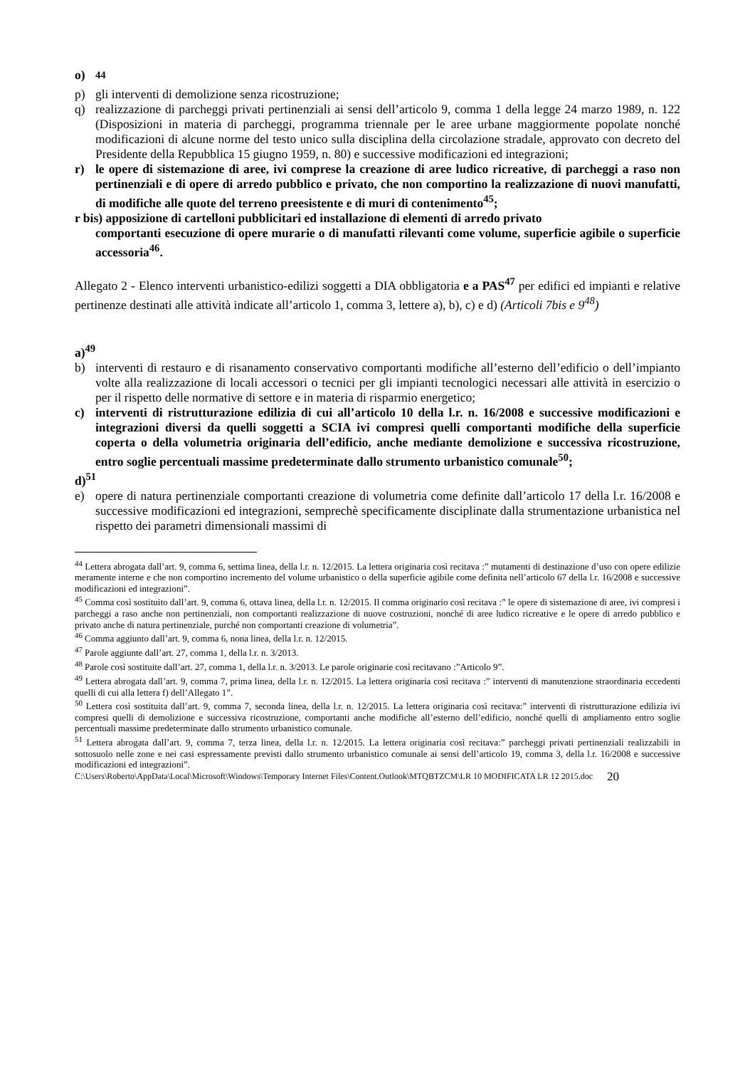o) <sup>44</sup>
p) gli interventi di demolizione senza ricostruzione;
q) realizzazione di parcheggi privati pertinenziali ai sensi dell’articolo 9, comma 1 della legge 24 marzo 1989, n. 122 (Disposizioni in materia di parcheggi, programma triennale per le aree urbane maggiormente popolate nonché modificazioni di alcune norme del testo unico sulla disciplina della circolazione stradale, approvato con decreto del Presidente della Repubblica 15 giugno 1959, n. 80) e successive modificazioni ed integrazioni;
r) le opere di sistemazione di aree, ivi comprese la creazione di aree ludico ricreative, di parcheggi a raso non pertinenziali e di opere di arredo pubblico e privato, che non comportino la realizzazione di nuovi manufatti, di modifiche alle quote del terreno preesistente e di muri di contenimento<sup>45</sup>;
r bis) apposizione di cartelloni pubblicitari ed installazione di elementi di arredo privato
comportanti esecuzione di opere murarie o di manufatti rilevanti come volume, superficie agibile o superficie accessoria<sup>46</sup>.
Allegato 2 - Elenco interventi urbanistico-edilizi soggetti a DIA obbligatoria e a PAS<sup>47</sup> per edifici ed impianti e relative pertinenze destinati alle attività indicate all’articolo 1, comma 3, lettere a), b), c) e d) (Articoli 7bis e 9<sup>48</sup>)
a)<sup>49</sup>
b) interventi di restauro e di risanamento conservativo comportanti modifiche all’esterno dell’edificio o dell’impianto volte alla realizzazione di locali accessori o tecnici per gli impianti tecnologici necessari alle attività in esercizio o per il rispetto delle normative di settore e in materia di risparmio energetico;
c) interventi di ristrutturazione edilizia di cui all’articolo 10 della l.r. n. 16/2008 e successive modificazioni e integrazioni diversi da quelli soggetti a SCIA ivi compresi quelli comportanti modifiche della superficie coperta o della volumetria originaria dell’edificio, anche mediante demolizione e successiva ricostruzione, entro soglie percentuali massime predeterminate dallo strumento urbanistico comunale<sup>50</sup>;
d)<sup>51</sup>
e) opere di natura pertinenziale comportanti creazione di volumetria come definite dall’articolo 17 della l.r. 16/2008 e successive modificazioni ed integrazioni, semprechè specificamente disciplinate dalla strumentazione urbanistica nel rispetto dei parametri dimensionali massimi di
<sup>44</sup> Lettera abrogata dall’art. 9, comma 6, settima linea, della l.r. n. 12/2015. La lettera originaria così recitava :” mutamenti di destinazione d’uso con opere edilizie meramente interne e che non comportino incremento del volume urbanistico o della superficie agibile come definita nell’articolo 67 della l.r. 16/2008 e successive modificazioni ed integrazioni”.
<sup>45</sup> Comma così sostituito dall’art. 9, comma 6, ottava linea, della l.r. n. 12/2015. Il comma originario così recitava :” le opere di sistemazione di aree, ivi compresi i parcheggi a raso anche non pertinenziali, non comportanti realizzazione di nuove costruzioni, nonché di aree ludico ricreative e le opere di arredo pubblico e privato anche di natura pertinenziale, purché non comportanti creazione di volumetria”.
<sup>46</sup> Comma aggiunto dall’art. 9, comma 6, nona linea, della l.r. n. 12/2015.
<sup>47</sup> Parole aggiunte dall’art. 27, comma 1, della l.r. n. 3/2013.
<sup>48</sup> Parole così sostituite dall’art. 27, comma 1, della l.r. n. 3/2013. Le parole originarie così recitavano :”Articolo 9”.
<sup>49</sup> Lettera abrogata dall’art. 9, comma 7, prima linea, della l.r. n. 12/2015. La lettera originaria così recitava :” interventi di manutenzione straordinaria eccedenti quelli di cui alla lettera f) dell’Allegato 1”.
<sup>50</sup> Lettera così sostituita dall’art. 9, comma 7, seconda linea, della l.r. n. 12/2015. La lettera originaria così recitava:” interventi di ristrutturazione edilizia ivi compresi quelli di demolizione e successiva ricostruzione, comportanti anche modifiche all’esterno dell’edificio, nonché quelli di ampliamento entro soglie percentuali massime predeterminate dallo strumento urbanistico comunale.
<sup>51</sup> Lettera abrogata dall’art. 9, comma 7, terza linea, della l.r. n. 12/2015. La lettera originaria così recitava:” parcheggi privati pertinenziali realizzabili in sottosuolo nelle zone e nei casi espressamente previsti dallo strumento urbanistico comunale ai sensi dell’articolo 19, comma 3, della l.r. 16/2008 e successive modificazioni ed integrazioni”.
C:\Users\Roberto\AppData\Local\Microsoft\Windows\Temporary Internet Files\Content.Outlook\MTQBTZCM\LR 10 MODIFICATA LR 12 2015.doc 20